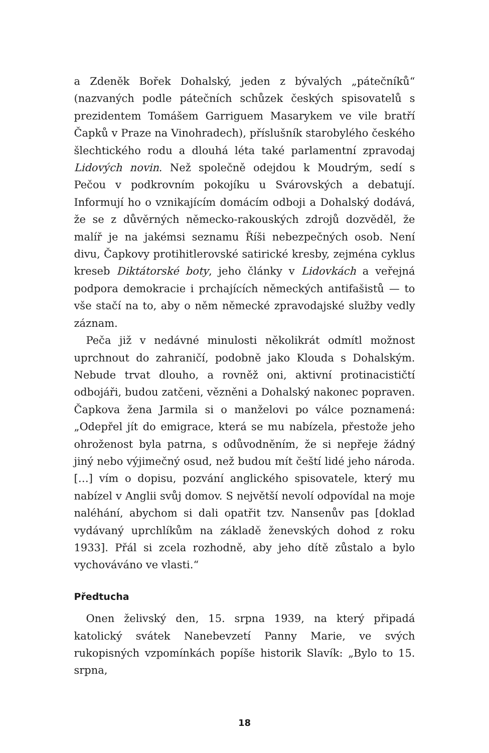a Zdeněk Bořek Dohalský, jeden z bývalých „pátečníků“ (nazvaných podle pátečních schůzek českých spisovatelů s prezidentem Tomášem Garriguem Masarykem ve vile bratří Čapků v Praze na Vinohradech), příslušník starobylého českého šlechtického rodu a dlouhá léta také parlamentní zpravodaj Lidových novin. Než společně odejdou k Moudrým, sedí s Pečou v podkrovním pokojíku u Svárovských a debatují. Informují ho o vznikajícím domácím odboji a Dohalský dodává, že se z důvěrných německo-rakouských zdrojů dozvěděl, že malíř je na jakémsi seznamu Říši nebezpečných osob. Není divu, Čapkovy protihitlerovské satirické kresby, zejména cyklus kreseb Diktátorské boty, jeho články v Lidovkách a veřejná podpora demokracie i prchajících německých antifašistů — to vše stačí na to, aby o něm německé zpravodajské služby vedly záznam.
Peča již v nedávné minulosti několikrát odmítl možnost uprchnout do zahraničí, podobně jako Klouda s Dohalským. Nebude trvat dlouho, a rovněž oni, aktivní protinacističtí odbojáři, budou zatčeni, vězněni a Dohalský nakonec popraven. Čapkova žena Jarmila si o manželovi po válce poznamená: „Odepřel jít do emigrace, která se mu nabízela, přestože jeho ohroženost byla patrna, s odůvodněním, že si nepřeje žádný jiný nebo výjimečný osud, než budou mít čeští lidé jeho národa. […] vím o dopisu, pozvání anglického spisovatele, který mu nabízel v Anglii svůj domov. S největší nevolí odpovídal na moje naléhání, abychom si dali opatřit tzv. Nansenův pas [doklad vydávaný uprchlíkům na základě ženevských dohod z roku 1933]. Přál si zcela rozhodně, aby jeho dítě zůstalo a bylo vychováváno ve vlasti.“
Předtucha
Onen želivský den, 15. srpna 1939, na který připadá katolický svátek Nanebevzetí Panny Marie, ve svých rukopisných vzpomínkách popíše historik Slavík: „Bylo to 15. srpna,
18